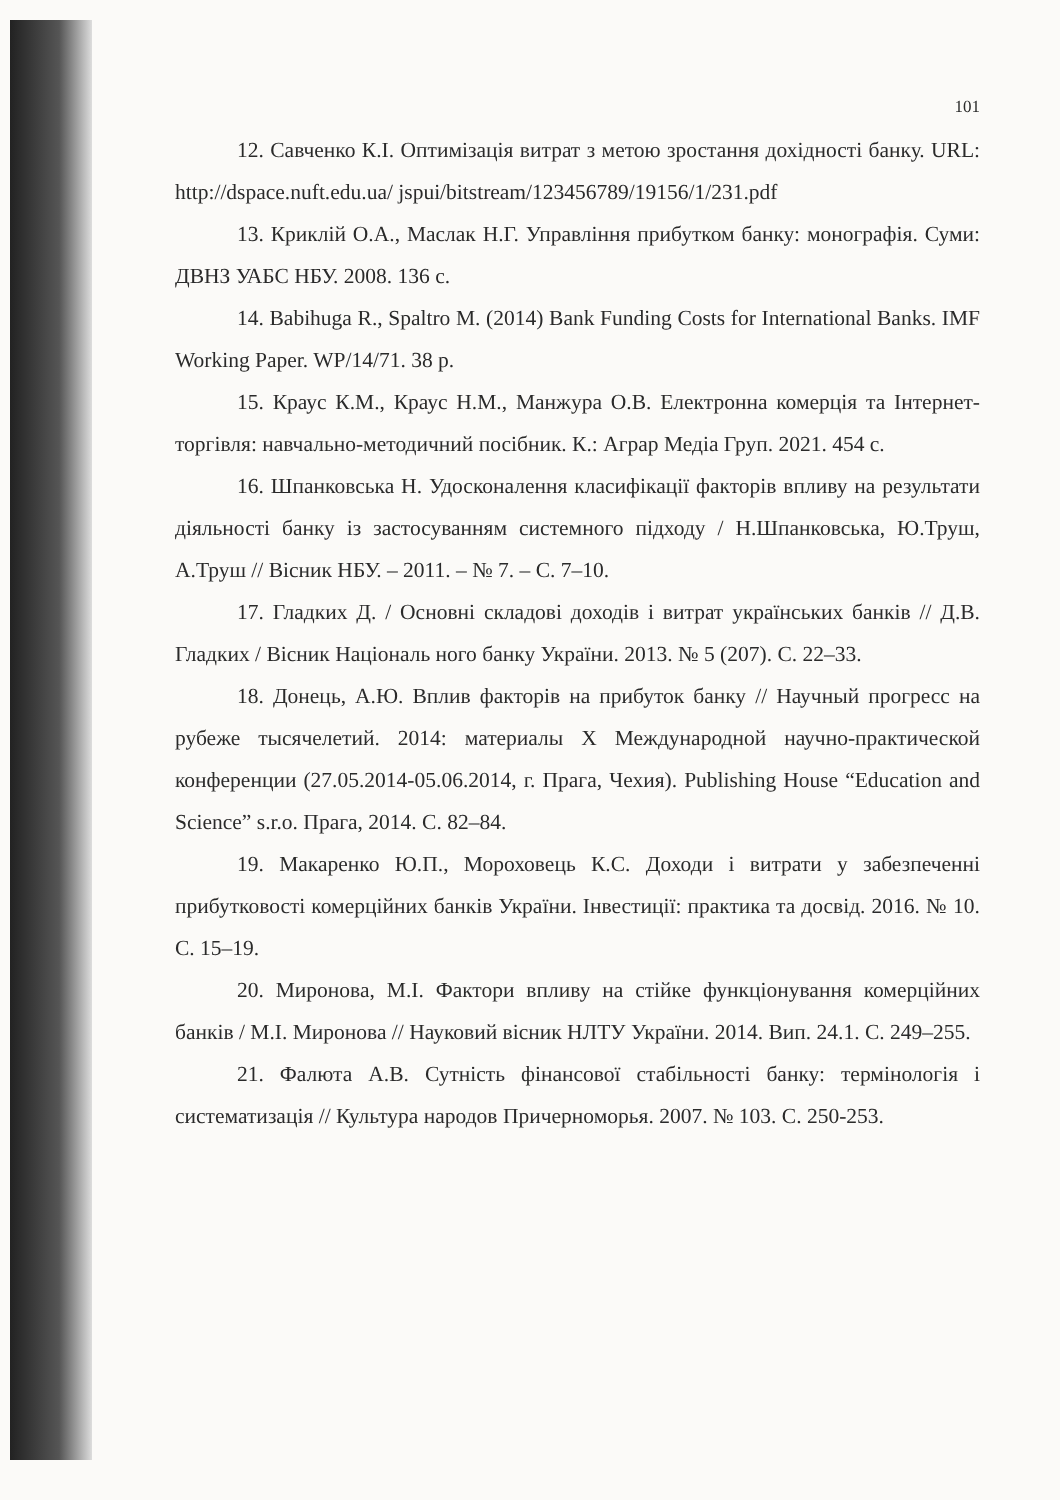101
12. Савченко К.І. Оптимізація витрат з метою зростання дохідності банку. URL: http://dspace.nuft.edu.ua/ jspui/bitstream/123456789/19156/1/231.pdf
13. Криклій О.А., Маслак Н.Г. Управління прибутком банку: монографія. Суми: ДВНЗ УАБС НБУ. 2008. 136 с.
14. Babihuga R., Spaltro M. (2014) Bank Funding Costs for International Banks. IMF Working Paper. WP/14/71. 38 p.
15. Краус К.М., Краус Н.М., Манжура О.В. Електронна комерція та Інтернет-торгівля: навчально-методичний посібник. К.: Аграр Медіа Груп. 2021. 454 с.
16. Шпанковська Н. Удосконалення класифікації факторів впливу на результати діяльності банку із застосуванням системного підходу / Н.Шпанковська, Ю.Труш, А.Труш // Вісник НБУ. – 2011. – № 7. – С. 7–10.
17. Гладких Д. / Основні складові доходів і витрат українських банків // Д.В. Гладких / Вісник Національ ного банку України. 2013. № 5 (207). С. 22–33.
18. Донець, А.Ю. Вплив факторів на прибуток банку // Научный прогресс на рубеже тысячелетий. 2014: материалы X Международной научно-практической конференции (27.05.2014-05.06.2014, г. Прага, Чехия). Publishing House “Education and Science” s.r.o. Прага, 2014. С. 82–84.
19. Макаренко Ю.П., Мороховець К.С. Доходи і витрати у забезпеченні прибутковості комерційних банків України. Інвестиції: практика та досвід. 2016. № 10. С. 15–19.
20. Миронова, М.І. Фактори впливу на стійке функціонування комерційних банків / М.І. Миронова // Науковий вісник НЛТУ України. 2014. Вип. 24.1. С. 249–255.
21. Фалюта А.В. Сутність фінансової стабільності банку: термінологія і систематизація // Культура народов Причерноморья. 2007. № 103. С. 250-253.